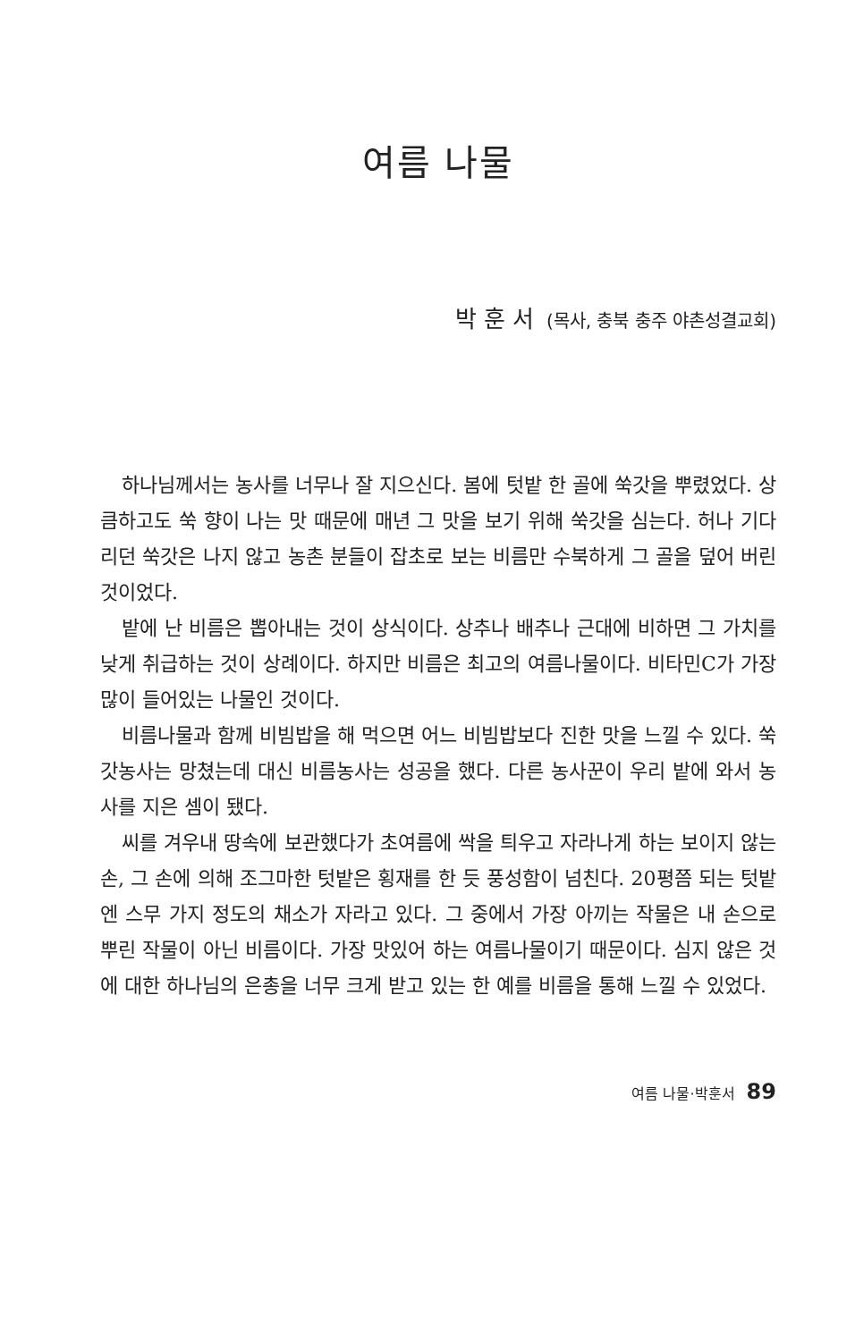여름 나물
박훈서 (목사, 충북 충주 야촌성결교회)
하나님께서는 농사를 너무나 잘 지으신다. 봄에 텃밭 한 골에 쑥갓을 뿌렸었다. 상큼하고도 쑥 향이 나는 맛 때문에 매년 그 맛을 보기 위해 쑥갓을 심는다. 허나 기다리던 쑥갓은 나지 않고 농촌 분들이 잡초로 보는 비름만 수북하게 그 골을 덮어 버린 것이었다.
밭에 난 비름은 뽑아내는 것이 상식이다. 상추나 배추나 근대에 비하면 그 가치를 낮게 취급하는 것이 상례이다. 하지만 비름은 최고의 여름나물이다. 비타민C가 가장 많이 들어있는 나물인 것이다.
비름나물과 함께 비빔밥을 해 먹으면 어느 비빔밥보다 진한 맛을 느낄 수 있다. 쑥갓농사는 망쳤는데 대신 비름농사는 성공을 했다. 다른 농사꾼이 우리 밭에 와서 농사를 지은 셈이 됐다.
씨를 겨우내 땅속에 보관했다가 초여름에 싹을 틔우고 자라나게 하는 보이지 않는 손, 그 손에 의해 조그마한 텃밭은 횡재를 한 듯 풍성함이 넘친다. 20평쯤 되는 텃밭엔 스무 가지 정도의 채소가 자라고 있다. 그 중에서 가장 아끼는 작물은 내 손으로 뿌린 작물이 아닌 비름이다. 가장 맛있어 하는 여름나물이기 때문이다. 심지 않은 것에 대한 하나님의 은총을 너무 크게 받고 있는 한 예를 비름을 통해 느낄 수 있었다.
여름 나물·박훈서 89